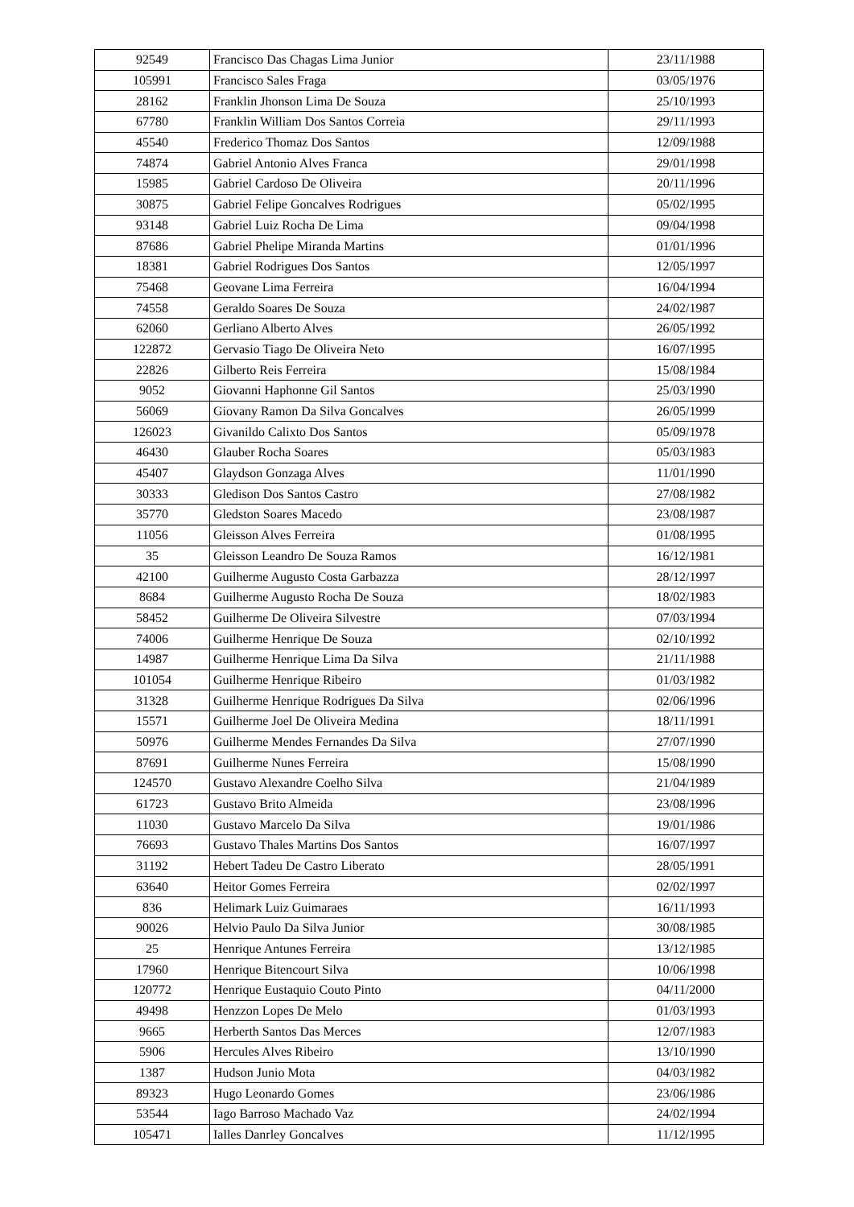| 92549 | Francisco Das Chagas Lima Junior | 23/11/1988 |
| 105991 | Francisco Sales Fraga | 03/05/1976 |
| 28162 | Franklin Jhonson Lima De Souza | 25/10/1993 |
| 67780 | Franklin William Dos Santos Correia | 29/11/1993 |
| 45540 | Frederico Thomaz Dos Santos | 12/09/1988 |
| 74874 | Gabriel Antonio Alves Franca | 29/01/1998 |
| 15985 | Gabriel Cardoso De Oliveira | 20/11/1996 |
| 30875 | Gabriel Felipe Goncalves Rodrigues | 05/02/1995 |
| 93148 | Gabriel Luiz Rocha De Lima | 09/04/1998 |
| 87686 | Gabriel Phelipe Miranda Martins | 01/01/1996 |
| 18381 | Gabriel Rodrigues Dos Santos | 12/05/1997 |
| 75468 | Geovane Lima Ferreira | 16/04/1994 |
| 74558 | Geraldo Soares De Souza | 24/02/1987 |
| 62060 | Gerliano Alberto Alves | 26/05/1992 |
| 122872 | Gervasio Tiago De Oliveira Neto | 16/07/1995 |
| 22826 | Gilberto Reis Ferreira | 15/08/1984 |
| 9052 | Giovanni Haphonne Gil Santos | 25/03/1990 |
| 56069 | Giovany Ramon Da Silva Goncalves | 26/05/1999 |
| 126023 | Givanildo Calixto Dos Santos | 05/09/1978 |
| 46430 | Glauber Rocha Soares | 05/03/1983 |
| 45407 | Glaydson Gonzaga Alves | 11/01/1990 |
| 30333 | Gledison Dos Santos Castro | 27/08/1982 |
| 35770 | Gledston Soares Macedo | 23/08/1987 |
| 11056 | Gleisson Alves Ferreira | 01/08/1995 |
| 35 | Gleisson Leandro De Souza Ramos | 16/12/1981 |
| 42100 | Guilherme Augusto Costa Garbazza | 28/12/1997 |
| 8684 | Guilherme Augusto Rocha De Souza | 18/02/1983 |
| 58452 | Guilherme De Oliveira Silvestre | 07/03/1994 |
| 74006 | Guilherme Henrique De Souza | 02/10/1992 |
| 14987 | Guilherme Henrique Lima Da Silva | 21/11/1988 |
| 101054 | Guilherme Henrique Ribeiro | 01/03/1982 |
| 31328 | Guilherme Henrique Rodrigues Da Silva | 02/06/1996 |
| 15571 | Guilherme Joel De Oliveira Medina | 18/11/1991 |
| 50976 | Guilherme Mendes Fernandes Da Silva | 27/07/1990 |
| 87691 | Guilherme Nunes Ferreira | 15/08/1990 |
| 124570 | Gustavo Alexandre Coelho Silva | 21/04/1989 |
| 61723 | Gustavo Brito Almeida | 23/08/1996 |
| 11030 | Gustavo Marcelo Da Silva | 19/01/1986 |
| 76693 | Gustavo Thales Martins Dos Santos | 16/07/1997 |
| 31192 | Hebert Tadeu De Castro Liberato | 28/05/1991 |
| 63640 | Heitor Gomes Ferreira | 02/02/1997 |
| 836 | Helimark Luiz Guimaraes | 16/11/1993 |
| 90026 | Helvio Paulo Da Silva Junior | 30/08/1985 |
| 25 | Henrique Antunes Ferreira | 13/12/1985 |
| 17960 | Henrique Bitencourt Silva | 10/06/1998 |
| 120772 | Henrique Eustaquio Couto Pinto | 04/11/2000 |
| 49498 | Henzzon Lopes De Melo | 01/03/1993 |
| 9665 | Herberth Santos Das Merces | 12/07/1983 |
| 5906 | Hercules Alves Ribeiro | 13/10/1990 |
| 1387 | Hudson Junio Mota | 04/03/1982 |
| 89323 | Hugo Leonardo Gomes | 23/06/1986 |
| 53544 | Iago Barroso Machado Vaz | 24/02/1994 |
| 105471 | Ialles Danrley Goncalves | 11/12/1995 |